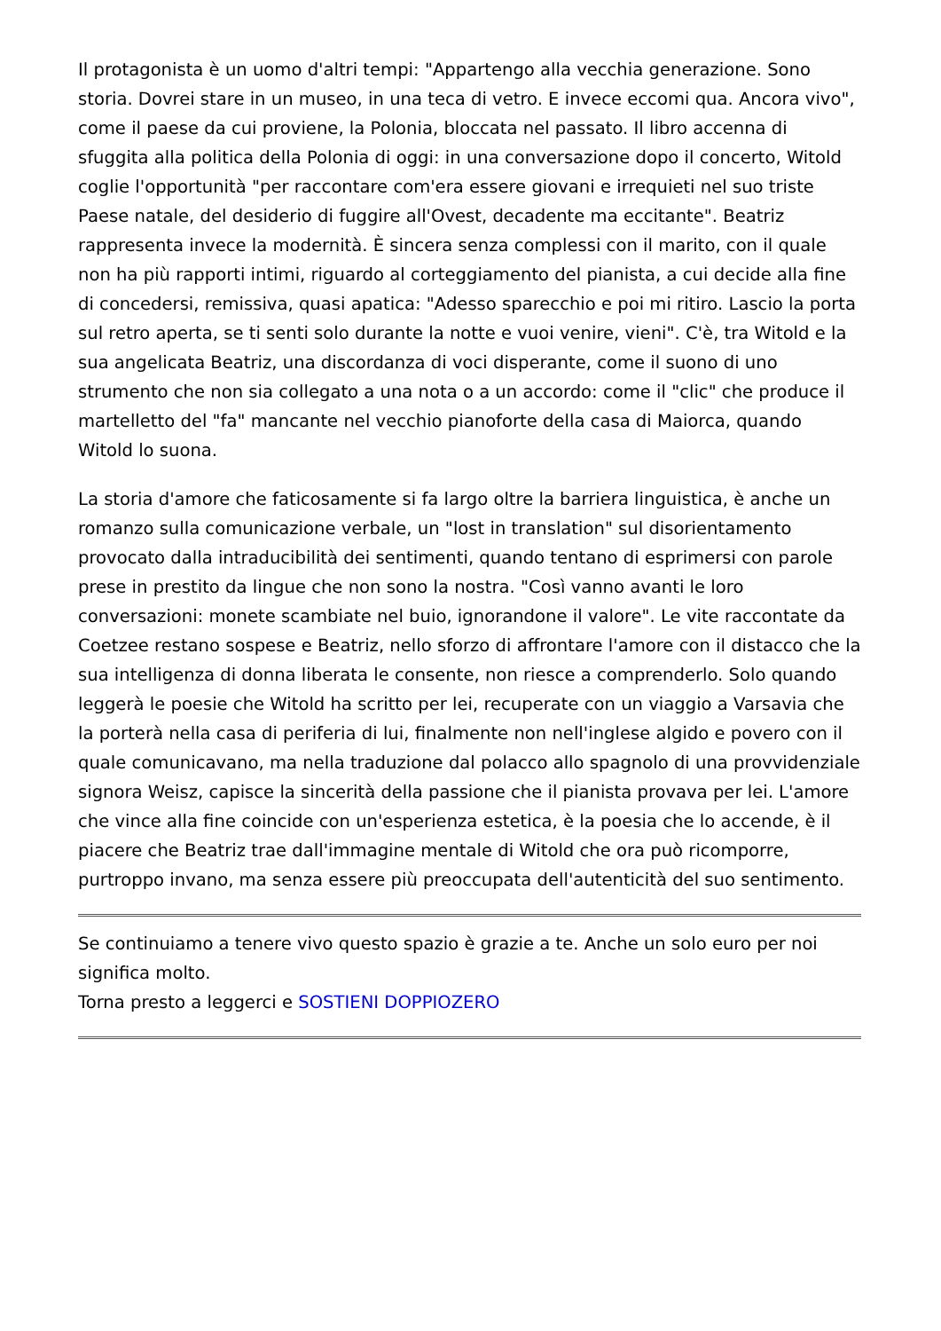Il protagonista è un uomo d'altri tempi: "Appartengo alla vecchia generazione. Sono storia. Dovrei stare in un museo, in una teca di vetro. E invece eccomi qua. Ancora vivo", come il paese da cui proviene, la Polonia, bloccata nel passato. Il libro accenna di sfuggita alla politica della Polonia di oggi: in una conversazione dopo il concerto, Witold coglie l'opportunità "per raccontare com'era essere giovani e irrequieti nel suo triste Paese natale, del desiderio di fuggire all'Ovest, decadente ma eccitante". Beatriz rappresenta invece la modernità. È sincera senza complessi con il marito, con il quale non ha più rapporti intimi, riguardo al corteggiamento del pianista, a cui decide alla fine di concedersi, remissiva, quasi apatica: "Adesso sparecchio e poi mi ritiro. Lascio la porta sul retro aperta, se ti senti solo durante la notte e vuoi venire, vieni". C'è, tra Witold e la sua angelicata Beatriz, una discordanza di voci disperante, come il suono di uno strumento che non sia collegato a una nota o a un accordo: come il "clic" che produce il martelletto del "fa" mancante nel vecchio pianoforte della casa di Maiorca, quando Witold lo suona.
La storia d'amore che faticosamente si fa largo oltre la barriera linguistica, è anche un romanzo sulla comunicazione verbale, un "lost in translation" sul disorientamento provocato dalla intraducibilità dei sentimenti, quando tentano di esprimersi con parole prese in prestito da lingue che non sono la nostra. "Così vanno avanti le loro conversazioni: monete scambiate nel buio, ignorandone il valore". Le vite raccontate da Coetzee restano sospese e Beatriz, nello sforzo di affrontare l'amore con il distacco che la sua intelligenza di donna liberata le consente, non riesce a comprenderlo. Solo quando leggerà le poesie che Witold ha scritto per lei, recuperate con un viaggio a Varsavia che la porterà nella casa di periferia di lui, finalmente non nell'inglese algido e povero con il quale comunicavano, ma nella traduzione dal polacco allo spagnolo di una provvidenziale signora Weisz, capisce la sincerità della passione che il pianista provava per lei. L'amore che vince alla fine coincide con un'esperienza estetica, è la poesia che lo accende, è il piacere che Beatriz trae dall'immagine mentale di Witold che ora può ricomporre, purtroppo invano, ma senza essere più preoccupata dell'autenticità del suo sentimento.
Se continuiamo a tenere vivo questo spazio è grazie a te. Anche un solo euro per noi significa molto.
Torna presto a leggerci e SOSTIENI DOPPIOZERO